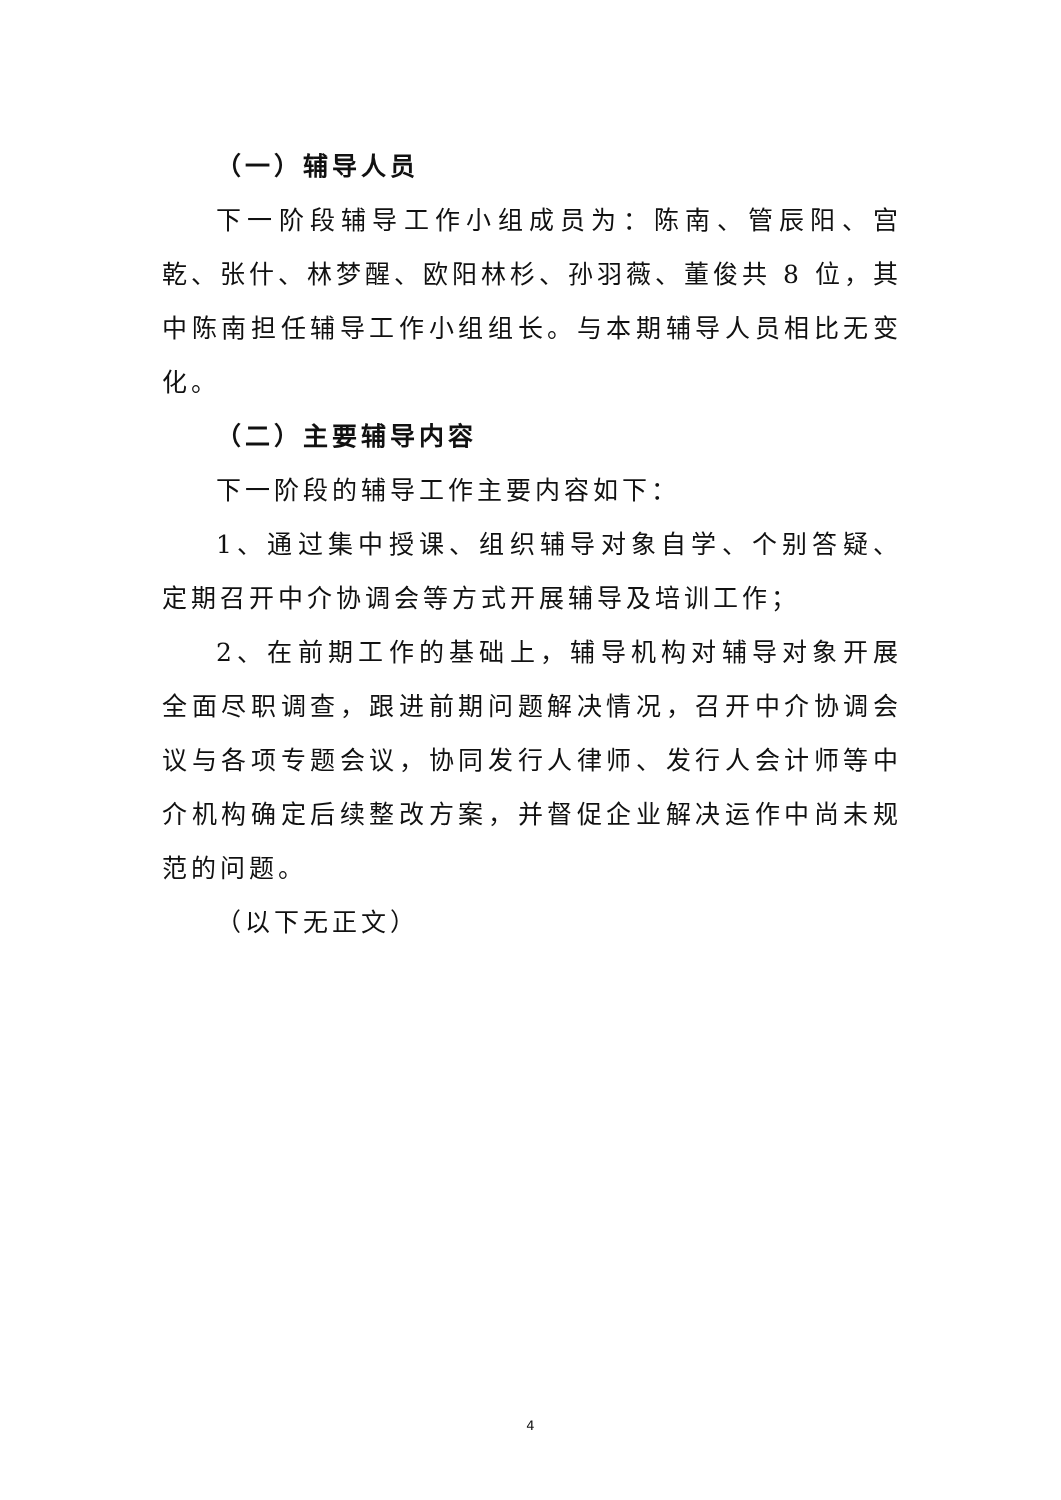（一）辅导人员
下一阶段辅导工作小组成员为：陈南、管辰阳、宫乾、张什、林梦醒、欧阳林杉、孙羽薇、董俊共 8 位，其中陈南担任辅导工作小组组长。与本期辅导人员相比无变化。
（二）主要辅导内容
下一阶段的辅导工作主要内容如下：
1、通过集中授课、组织辅导对象自学、个别答疑、定期召开中介协调会等方式开展辅导及培训工作；
2、在前期工作的基础上，辅导机构对辅导对象开展全面尽职调查，跟进前期问题解决情况，召开中介协调会议与各项专题会议，协同发行人律师、发行人会计师等中介机构确定后续整改方案，并督促企业解决运作中尚未规范的问题。
（以下无正文）
4